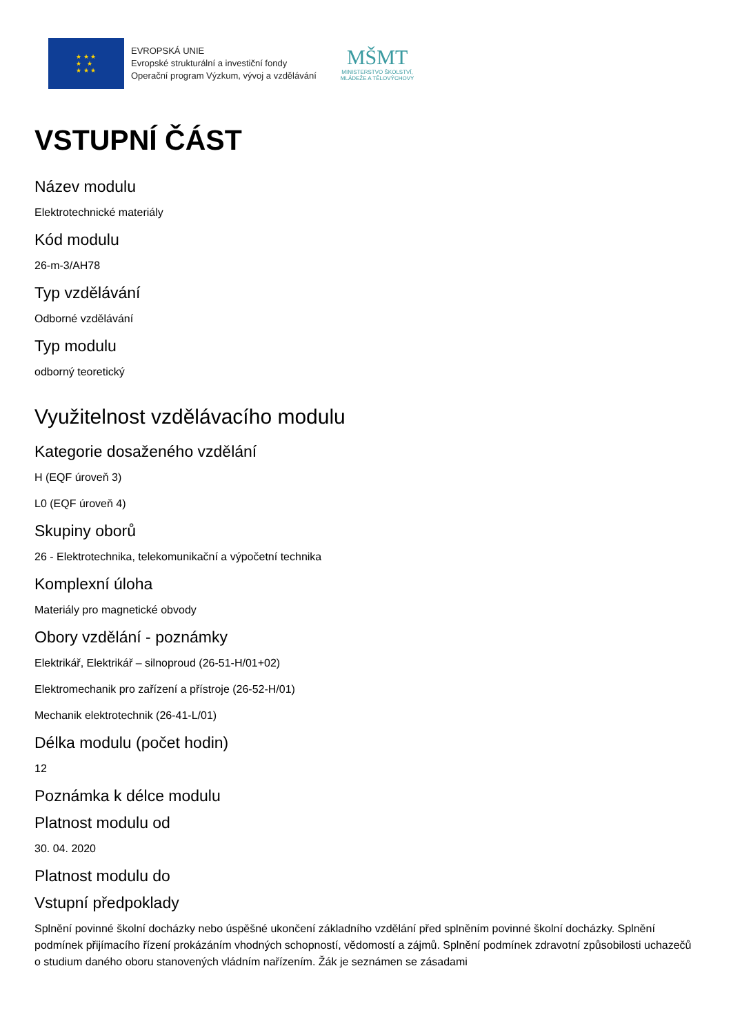★ ★ ★
★ ★
★ ★ ★
EVROPSKÁ UNIE
Evropské strukturální a investiční fondy
Operační program Výzkum, vývoj a vzdělávání
MŠMT
MINISTERSTVO ŠKOLSTVÍ,
MLÁDEŽE A TĚLOVÝCHOVY
VSTUPNÍ ČÁST
Název modulu
Elektrotechnické materiály
Kód modulu
26-m-3/AH78
Typ vzdělávání
Odborné vzdělávání
Typ modulu
odborný teoretický
Využitelnost vzdělávacího modulu
Kategorie dosaženého vzdělání
H (EQF úroveň 3)
L0 (EQF úroveň 4)
Skupiny oborů
26 - Elektrotechnika, telekomunikační a výpočetní technika
Komplexní úloha
Materiály pro magnetické obvody
Obory vzdělání - poznámky
Elektrikář, Elektrikář – silnoproud (26-51-H/01+02)
Elektromechanik pro zařízení a přístroje (26-52-H/01)
Mechanik elektrotechnik (26-41-L/01)
Délka modulu (počet hodin)
12
Poznámka k délce modulu
Platnost modulu od
30. 04. 2020
Platnost modulu do
Vstupní předpoklady
Splnění povinné školní docházky nebo úspěšné ukončení základního vzdělání před splněním povinné školní docházky. Splnění podmínek přijímacího řízení prokázáním vhodných schopností, vědomostí a zájmů. Splnění podmínek zdravotní způsobilosti uchazečů o studium daného oboru stanovených vládním nařízením. Žák je seznámen se zásadami